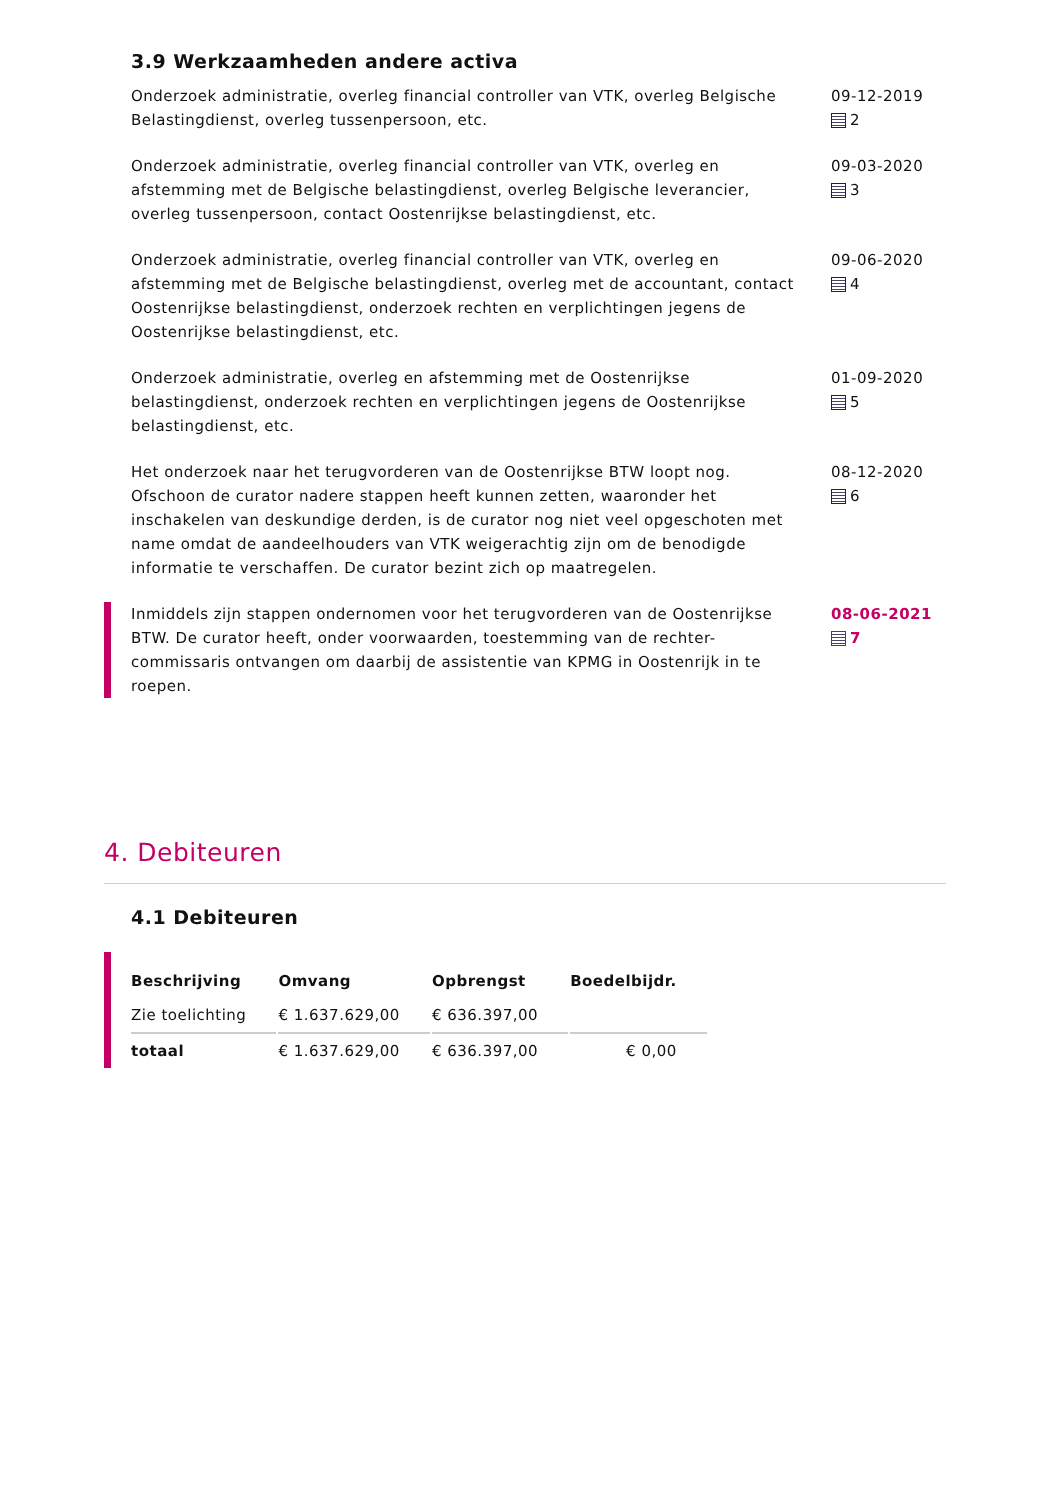3.9 Werkzaamheden andere activa
Onderzoek administratie, overleg financial controller van VTK, overleg Belgische Belastingdienst, overleg tussenpersoon, etc.
09-12-2019
2
Onderzoek administratie, overleg financial controller van VTK, overleg en afstemming met de Belgische belastingdienst, overleg Belgische leverancier, overleg tussenpersoon, contact Oostenrijkse belastingdienst, etc.
09-03-2020
3
Onderzoek administratie, overleg financial controller van VTK, overleg en afstemming met de Belgische belastingdienst, overleg met de accountant, contact Oostenrijkse belastingdienst, onderzoek rechten en verplichtingen jegens de Oostenrijkse belastingdienst, etc.
09-06-2020
4
Onderzoek administratie, overleg en afstemming met de Oostenrijkse belastingdienst, onderzoek rechten en verplichtingen jegens de Oostenrijkse belastingdienst, etc.
01-09-2020
5
Het onderzoek naar het terugvorderen van de Oostenrijkse BTW loopt nog. Ofschoon de curator nadere stappen heeft kunnen zetten, waaronder het inschakelen van deskundige derden, is de curator nog niet veel opgeschoten met name omdat de aandeelhouders van VTK weigerachtig zijn om de benodigde informatie te verschaffen. De curator bezint zich op maatregelen.
08-12-2020
6
Inmiddels zijn stappen ondernomen voor het terugvorderen van de Oostenrijkse BTW. De curator heeft, onder voorwaarden, toestemming van de rechter-commissaris ontvangen om daarbij de assistentie van KPMG in Oostenrijk in te roepen.
08-06-2021
7
4. Debiteuren
4.1 Debiteuren
| Beschrijving | Omvang | Opbrengst | Boedelbijdr. |
| --- | --- | --- | --- |
| Zie toelichting | € 1.637.629,00 | € 636.397,00 | |
| totaal | € 1.637.629,00 | € 636.397,00 | € 0,00 |